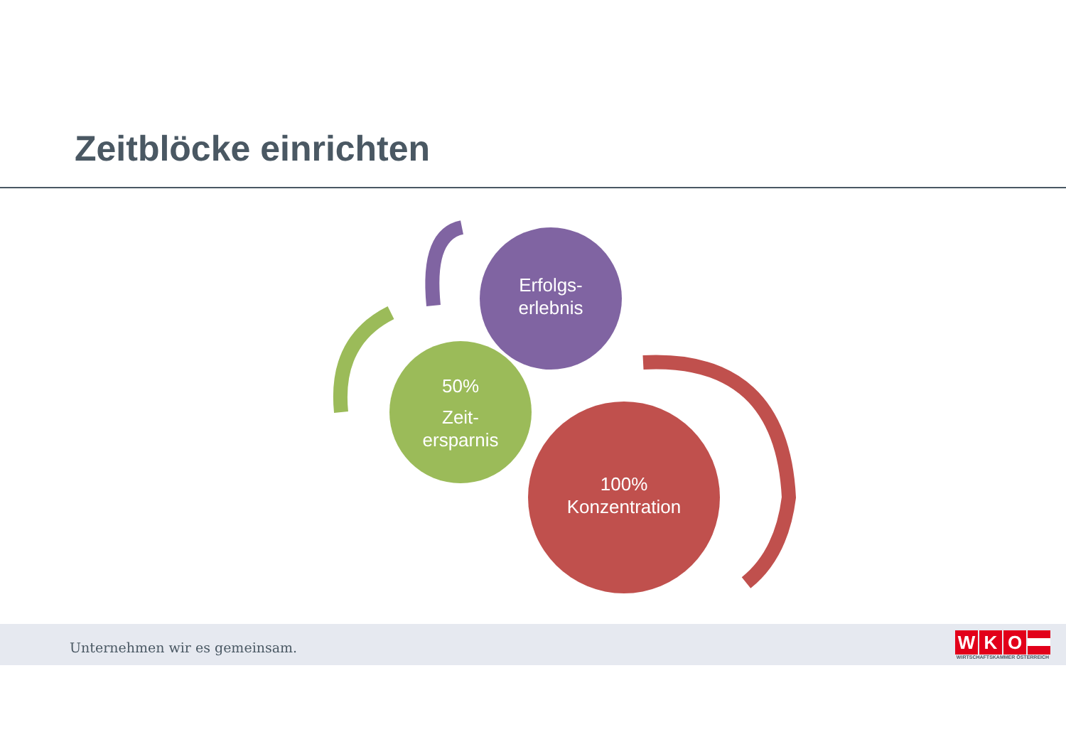Zeitblöcke einrichten
Erfolgs-
erlebnis
50%
Zeit-
ersparnis
100%
Konzentration
Unternehmen wir es gemeinsam.
WKO
WIRTSCHAFTSKAMMER ÖSTERREICH